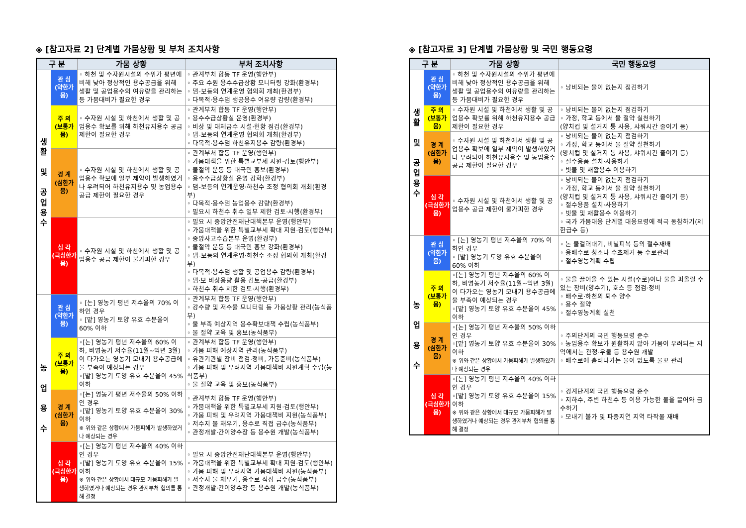◈ [참고자료 2] 단계별 가뭄상황 및 부처 조치사항
| 구 분 | | 가뭄 상황 | 부처 조치사항 |
| --- | --- | --- | --- |
| 생 활 및 공 업 용 수 | 관 심 (약한가뭄) | ◦ 하천 및 수자원시설의 수위가 평년에 비해 낮아 정상적인 용수공급을 위해 생활 및 공업용수의 여유량을 관리하는 등 가뭄대비가 필요한 경우 | ◦ 관계부처 합동 TF 운영(행안부) ◦ 주요 수원 용수수급상황 모니터링 강화(환경부) ◦ 댐-보등의 연계운영 협의회 개최(환경부) ◦ 다목적·용수댐 생공용수 여유량 감량(환경부) |
| | 주 의 (보통가뭄) | ◦ 수자원 시설 및 하천에서 생활 및 공업용수 확보를 위해 하천유지용수 공급 제한이 필요한 경우 | ◦ 관계부처 합동 TF 운영(행안부) ◦ 용수수급상황실 운영(환경부) ◦ 비상 및 대체급수 시설·현황 점검(환경부) ◦ 댐-보등의 연계운영 협의회 개최(환경부) ◦ 다목적·용수댐 하천유지용수 감량(환경부) |
| | 경 계 (심한가뭄) | ◦ 수자원 시설 및 하천에서 생활 및 공업용수 확보에 일부 제약이 발생하였거나 우려되어 하천유지용수 및 농업용수 공급 제한이 필요한 경우 | ◦ 관계부처 합동 TF 운영(행안부) ◦ 가뭄대책을 위한 특별교부세 지원·검토(행안부) ◦ 물절약 운동 등 대국민 홍보(환경부) ◦ 용수수급상황실 운영 강화(환경부) ◦ 댐-보등의 연계운영·하천수 조정 협의회 개최(환경부) ◦ 다목적·용수댐 농업용수 감량(환경부) ◦ 필요시 하천수 취수 일부 제한 검토·시행(환경부) |
| | 심 각 (극심한가뭄) | ◦ 수자원 시설 및 하천에서 생활 및 공업용수 공급 제한이 불가피한 경우 | ◦ 필요 시 중앙안전재난대책본부 운영(행안부) ◦ 가뭄대책을 위한 특별교부세 확대 지원·검토(행안부) ◦ 중앙사고수습본부 운영(환경부) ◦ 물절약 운동 등 대국민 홍보 강화(환경부) ◦ 댐-보등의 연계운영·하천수 조정 협의회 개최(환경부) ◦ 다목적·용수댐 생활 및 공업용수 감량(환경부) ◦ 댐·보 비상용량 활용 검토·공급(환경부) ◦ 하천수 취수 제한 검토·시행(환경부) |
| 농 업 용 수 | 관 심 (약한가뭄) | ◦ [논] 영농기 평년 저수율의 70% 이하인 경우 ◦ [밭] 영농기 토양 유효 수분율이 60% 이하 | ◦ 관계부처 합동 TF 운영(행안부) ◦ 강수량 및 저수율 모니터링 등 가뭄상황 관리(농식품부) ◦ 물 부족 예상지역 용수확보대책 수립(농식품부) ◦ 물 절약 교육 및 홍보(농식품부) |
| | 주 의 (보통가뭄) | ◦[논] 영농기 평년 저수율의 60% 이하, 비영농기 저수율(11월~익년 3월)이 다가오는 영농기 모내기 용수공급에 물 부족이 예상되는 경우 ◦[밭] 영농기 토양 유효 수분율이 45% 이하 | ◦ 관계부처 합동 TF 운영(행안부) ◦ 가뭄 피해 예상지역 관리(농식품부) ◦ 유관기관별 장비 점검·정비, 가동준비(농식품부) ◦ 가뭄 피해 및 우려지역 가뭄대책비 지원계획 수립(농식품부) ◦ 물 절약 교육 및 홍보(농식품부) |
| | 경 계 (심한가뭄) | ◦[논] 영농기 평년 저수율의 50% 이하인 경우 ◦[밭] 영농기 토양 유효 수분율이 30% 이하 ※ 위와 같은 상황에서 가뭄피해가 발생하였거나 예상되는 경우 | ◦ 관계부처 합동 TF 운영(행안부) ◦ 가뭄대책을 위한 특별교부세 지원·검토(행안부) ◦ 가뭄 피해 및 우려지역 가뭄대책비 지원(농식품부) ◦ 저수지 물 채우기, 용수로 직접 급수(농식품부) ◦ 관정개발·간이양수장 등 용수원 개발(농식품부) |
| | 심 각 (극심한가뭄) | ◦[논] 영농기 평년 저수율의 40% 이하인 경우 ◦[밭] 영농기 토양 유효 수분율이 15% 이하 ※ 위와 같은 상황에서 대규모 가뭄피해가 발생하였거나 예상되는 경우 관계부처 협의를 통해 결정 | ◦ 필요 시 중앙안전재난대책본부 운영(행안부) ◦ 가뭄대책을 위한 특별교부세 확대 지원·검토(행안부) ◦ 가뭄 피해 및 우려지역 가뭄대책비 지원(농식품부) ◦ 저수지 물 채우기, 용수로 직접 급수(농식품부) ◦ 관정개발·간이양수장 등 용수원 개발(농식품부) |
◈ [참고자료 3] 단계별 가뭄상황 및 국민 행동요령
| 구 분 | | 가뭄 상황 | 국민 행동요령 |
| --- | --- | --- | --- |
| 생 활 및 공 업 용 수 | 관 심 (약한가뭄) | ◦ 하천 및 수자원시설의 수위가 평년에 비해 낮아 정상적인 용수공급을 위해 생활 및 공업용수의 여유량을 관리하는 등 가뭄대비가 필요한 경우 | ◦ 낭비되는 물이 없는지 점검하기 |
| | 주 의 (보통가뭄) | ◦ 수자원 시설 및 하천에서 생활 및 공업용수 확보를 위해 하천유지용수 공급 제한이 필요한 경우 | ◦ 낭비되는 물이 없는지 점검하기 ◦ 가정, 학교 등에서 물 절약 실천하기 (양치컵 및 설거지 통 사용, 샤워시간 줄이기 등) |
| | 경 계 (심한가뭄) | ◦ 수자원 시설 및 하천에서 생활 및 공업용수 확보에 일부 제약이 발생하였거나 우려되어 하천유지용수 및 농업용수 공급 제한이 필요한 경우 | ◦ 낭비되는 물이 없는지 점검하기 ◦ 가정, 학교 등에서 물 절약 실천하기 (양치컵 및 설거지 통 사용, 샤워시간 줄이기 등) ◦ 절수용품 설치·사용하기 ◦ 빗물 및 재활용수 이용하기 |
| | 심 각 (극심한가뭄) | ◦ 수자원 시설 및 하천에서 생활 및 공업용수 공급 제한이 불가피한 경우 | ◦ 낭비되는 물이 없는지 점검하기 ◦ 가정, 학교 등에서 물 절약 실천하기 (양치컵 및 설거지 통 사용, 샤워시간 줄이기 등) ◦ 절수용품 설치·사용하기 ◦ 빗물 및 재활용수 이용하기 ◦ 국가 가뭄대응 단계별 대응요령에 적극 동참하기(제한급수 등) |
| 농 업 용 수 | 관 심 (약한가뭄) | ◦ [논] 영농기 평년 저수율의 70% 이하인 경우 ◦ [밭] 영농기 토양 유효 수분율이 60% 이하 | ◦ 논 물걸러대기, 비닐피복 등의 절수재배 ◦ 용배수로 청소나 수초제거 등 수로관리 ◦ 절수영농계획 수립 |
| | 주 의 (보통가뭄) | ◦[논] 영농기 평년 저수율의 60% 이하, 비영농기 저수율(11월~익년 3월)이 다가오는 영농기 모내기 용수공급에 물 부족이 예상되는 경우 ◦[밭] 영농기 토양 유효 수분율이 45% 이하 | ◦ 물을 끌어올 수 있는 시설(수로)이나 물을 퍼올릴 수 있는 장비(양수기), 호스 등 점검·정비 ◦ 배수로·하천의 퇴수 양수 ◦ 용수 절약 ◦ 절수영농계획 실천 |
| | 경 계 (심한가뭄) | ◦[논] 영농기 평년 저수율의 50% 이하인 경우 ◦[밭] 영농기 토양 유효 수분율이 30% 이하 ※ 위와 같은 상황에서 가뭄피해가 발생하였거나 예상되는 경우 | ◦ 주의단계의 국민 행동요령 준수 ◦ 농업용수 확보가 원활하지 않아 가뭄이 우려되는 지역에서는 관정·우물 등 용수원 개발 ◦ 배수로에 흘러나가는 물이 없도록 물꼬 관리 |
| | 심 각 (극심한가뭄) | ◦[논] 영농기 평년 저수율의 40% 이하인 경우 ◦[밭] 영농기 토양 유효 수분율이 15% 이하 ※ 위와 같은 상황에서 대규모 가뭄피해가 발생하였거나 예상되는 경우 관계부처 협의를 통해 결정 | ◦ 경계단계의 국민 행동요령 준수 ◦ 지하수, 주변 하천수 등 이용 가능한 물을 끌어와 급수하기 ◦ 모내기 불가 및 파종지연 지역 타작물 재배 |